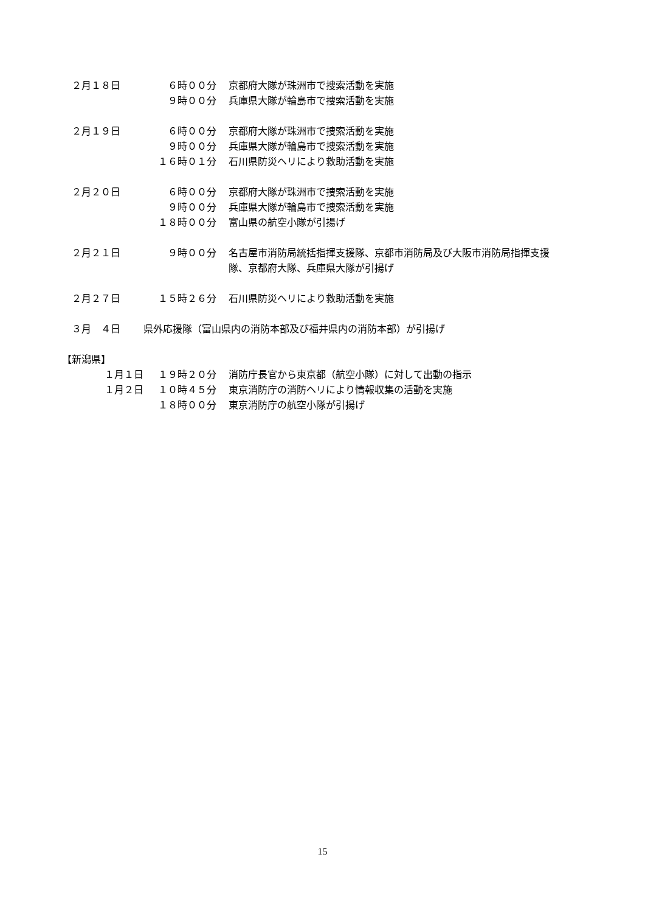２月１８日 ６時００分 京都府大隊が珠洲市で捜索活動を実施
９時００分 兵庫県大隊が輪島市で捜索活動を実施
２月１９日 ６時００分 京都府大隊が珠洲市で捜索活動を実施
９時００分 兵庫県大隊が輪島市で捜索活動を実施
１６時０１分 石川県防災ヘリにより救助活動を実施
２月２０日 ６時００分 京都府大隊が珠洲市で捜索活動を実施
９時００分 兵庫県大隊が輪島市で捜索活動を実施
１８時００分 富山県の航空小隊が引揚げ
２月２１日 ９時００分 名古屋市消防局統括指揮支援隊、京都市消防局及び大阪市消防局指揮支援
隊、京都府大隊、兵庫県大隊が引揚げ
２月２７日 １５時２６分 石川県防災ヘリにより救助活動を実施
３月　４日 県外応援隊（富山県内の消防本部及び福井県内の消防本部）が引揚げ
【新潟県】
１月１日 １９時２０分 消防庁長官から東京都（航空小隊）に対して出動の指示
１月２日 １０時４５分 東京消防庁の消防ヘリにより情報収集の活動を実施
１８時００分 東京消防庁の航空小隊が引揚げ
15